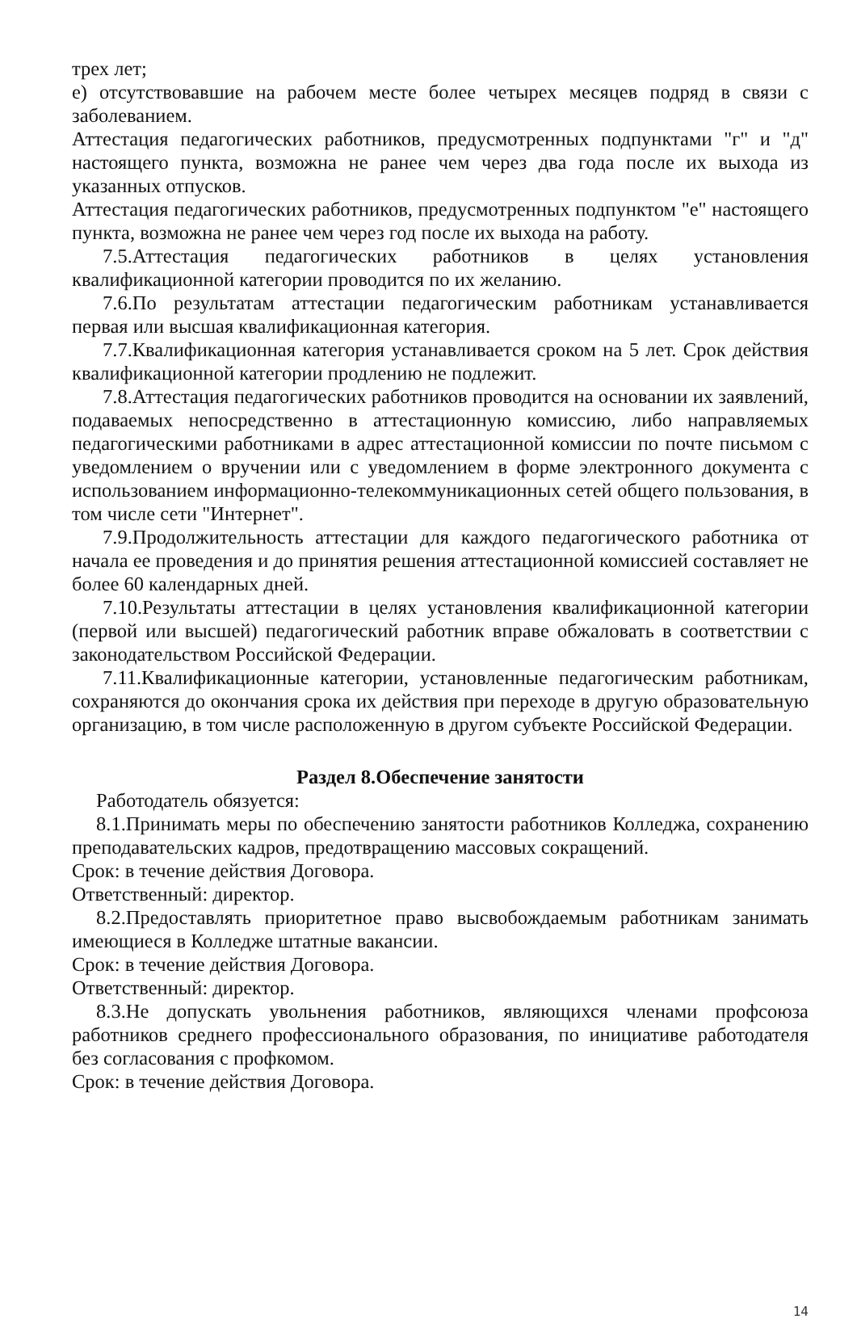трех лет;
е) отсутствовавшие на рабочем месте более четырех месяцев подряд в связи с заболеванием.
Аттестация педагогических работников, предусмотренных подпунктами "г" и "д" настоящего пункта, возможна не ранее чем через два года после их выхода из указанных отпусков.
Аттестация педагогических работников, предусмотренных подпунктом "е" настоящего пункта, возможна не ранее чем через год после их выхода на работу.
7.5.Аттестация педагогических работников в целях установления квалификационной категории проводится по их желанию.
7.6.По результатам аттестации педагогическим работникам устанавливается первая или высшая квалификационная категория.
7.7.Квалификационная категория устанавливается сроком на 5 лет. Срок действия квалификационной категории продлению не подлежит.
7.8.Аттестация педагогических работников проводится на основании их заявлений, подаваемых непосредственно в аттестационную комиссию, либо направляемых педагогическими работниками в адрес аттестационной комиссии по почте письмом с уведомлением о вручении или с уведомлением в форме электронного документа с использованием информационно-телекоммуникационных сетей общего пользования, в том числе сети "Интернет".
7.9.Продолжительность аттестации для каждого педагогического работника от начала ее проведения и до принятия решения аттестационной комиссией составляет не более 60 календарных дней.
7.10.Результаты аттестации в целях установления квалификационной категории (первой или высшей) педагогический работник вправе обжаловать в соответствии с законодательством Российской Федерации.
7.11.Квалификационные категории, установленные педагогическим работникам, сохраняются до окончания срока их действия при переходе в другую образовательную организацию, в том числе расположенную в другом субъекте Российской Федерации.
Раздел 8.Обеспечение занятости
Работодатель обязуется:
8.1.Принимать меры по обеспечению занятости работников Колледжа, сохранению преподавательских кадров, предотвращению массовых сокращений.
Срок: в течение действия Договора.
Ответственный: директор.
8.2.Предоставлять приоритетное право высвобождаемым работникам занимать имеющиеся в Колледже штатные вакансии.
Срок: в течение действия Договора.
Ответственный: директор.
8.3.Не допускать увольнения работников, являющихся членами профсоюза работников среднего профессионального образования, по инициативе работодателя без согласования с профкомом.
Срок: в течение действия Договора.
14